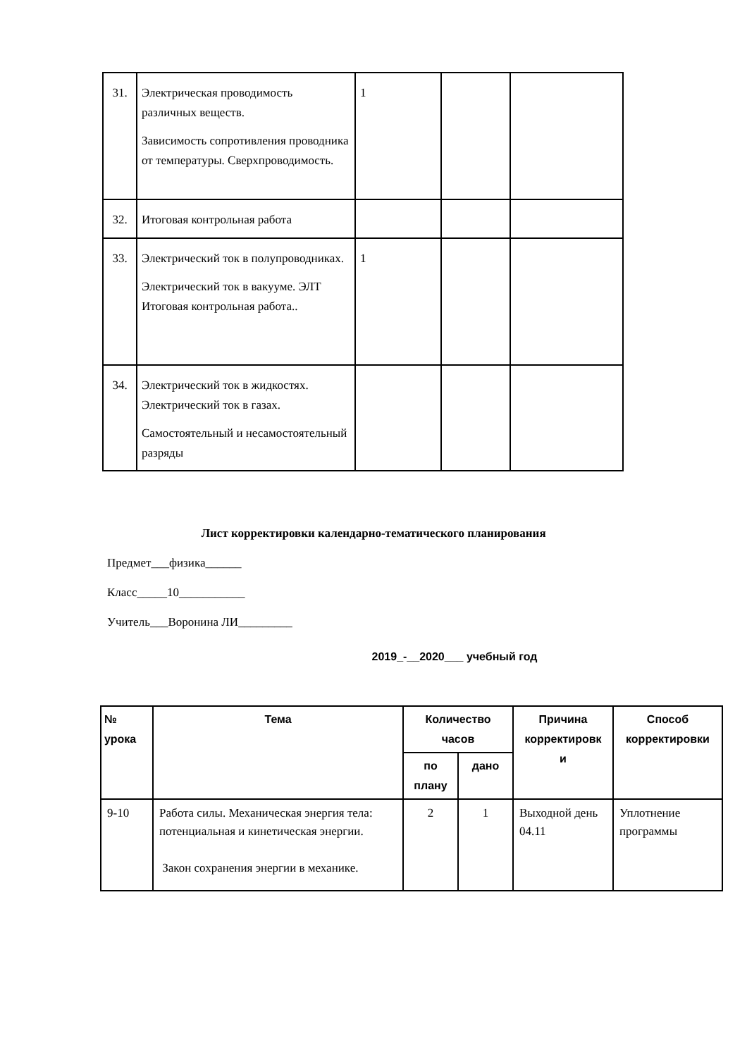| 31. | Электрическая проводимость различных веществ. Зависимость сопротивления проводника от температуры. Сверхпроводимость. | 1 | | |
| 32. | Итоговая контрольная работа | | | |
| 33. | Электрический ток в полупроводниках. Электрический ток в вакууме. ЭЛТ Итоговая контрольная работа.. | 1 | | |
| 34. | Электрический ток в жидкостях. Электрический ток в газах. Самостоятельный и несамостоятельный разряды | | | |
Лист корректировки календарно-тематического планирования
Предмет___физика______
Класс_____10___________
Учитель___Воронина ЛИ_________
2019_-__2020___ учебный год
| № урока | Тема | Количество часов | | Причина корректировк и | Способ корректировки |
| --- | --- | --- | --- | --- | --- |
| | | по плану | дано | | |
| 9-10 | Работа силы. Механическая энергия тела: потенциальная и кинетическая энергии. Закон сохранения энергии в механике. | 2 | 1 | Выходной день 04.11 | Уплотнение программы |